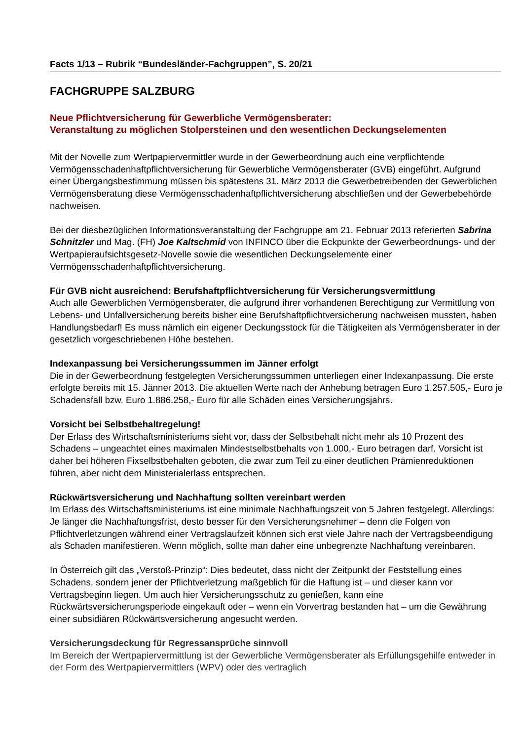Facts 1/13 – Rubrik “Bundesländer-Fachgruppen”, S. 20/21
FACHGRUPPE SALZBURG
Neue Pflichtversicherung für Gewerbliche Vermögensberater:
Veranstaltung zu möglichen Stolpersteinen und den wesentlichen Deckungselementen
Mit der Novelle zum Wertpapiervermittler wurde in der Gewerbeordnung auch eine verpflichtende Vermögensschadenhaftpflichtversicherung für Gewerbliche Vermögensberater (GVB) eingeführt. Aufgrund einer Übergangsbestimmung müssen bis spätestens 31. März 2013 die Gewerbetreibenden der Gewerblichen Vermögensberatung diese Vermögensschadenhaftpflichtversicherung abschließen und der Gewerbebehörde nachweisen.
Bei der diesbezüglichen Informationsveranstaltung der Fachgruppe am 21. Februar 2013 referierten Sabrina Schnitzler und Mag. (FH) Joe Kaltschmid von INFINCO über die Eckpunkte der Gewerbeordnungs- und der Wertpapieraufsichtsgesetz-Novelle sowie die wesentlichen Deckungselemente einer Vermögensschadenhaftpflichtversicherung.
Für GVB nicht ausreichend: Berufshaftpflichtversicherung für Versicherungsvermittlung
Auch alle Gewerblichen Vermögensberater, die aufgrund ihrer vorhandenen Berechtigung zur Vermittlung von Lebens- und Unfallversicherung bereits bisher eine Berufshaftpflichtversicherung nachweisen mussten, haben Handlungsbedarf! Es muss nämlich ein eigener Deckungsstock für die Tätigkeiten als Vermögensberater in der gesetzlich vorgeschriebenen Höhe bestehen.
Indexanpassung bei Versicherungssummen im Jänner erfolgt
Die in der Gewerbeordnung festgelegten Versicherungssummen unterliegen einer Indexanpassung. Die erste erfolgte bereits mit 15. Jänner 2013. Die aktuellen Werte nach der Anhebung betragen Euro 1.257.505,- Euro je Schadensfall bzw. Euro 1.886.258,- Euro für alle Schäden eines Versicherungsjahrs.
Vorsicht bei Selbstbehaltregelung!
Der Erlass des Wirtschaftsministeriums sieht vor, dass der Selbstbehalt nicht mehr als 10 Prozent des Schadens – ungeachtet eines maximalen Mindestselbstbehalts von 1.000,- Euro betragen darf. Vorsicht ist daher bei höheren Fixselbstbehalten geboten, die zwar zum Teil zu einer deutlichen Prämienreduktionen führen, aber nicht dem Ministerialerlass entsprechen.
Rückwärtsversicherung und Nachhaftung sollten vereinbart werden
Im Erlass des Wirtschaftsministeriums ist eine minimale Nachhaftungszeit von 5 Jahren festgelegt. Allerdings: Je länger die Nachhaftungsfrist, desto besser für den Versicherungsnehmer – denn die Folgen von Pflichtverletzungen während einer Vertragslaufzeit können sich erst viele Jahre nach der Vertragsbeendigung als Schaden manifestieren. Wenn möglich, sollte man daher eine unbegrenzte Nachhaftung vereinbaren.
In Österreich gilt das „Verstoß-Prinzip“: Dies bedeutet, dass nicht der Zeitpunkt der Feststellung eines Schadens, sondern jener der Pflichtverletzung maßgeblich für die Haftung ist – und dieser kann vor Vertragsbeginn liegen. Um auch hier Versicherungsschutz zu genießen, kann eine Rückwärtsversicherungsperiode eingekauft oder – wenn ein Vorvertrag bestanden hat – um die Gewährung einer subsidiären Rückwärtsversicherung angesucht werden.
Versicherungsdeckung für Regressansprüche sinnvoll
Im Bereich der Wertpapiervermittlung ist der Gewerbliche Vermögensberater als Erfüllungsgehilfe entweder in der Form des Wertpapiervermittlers (WPV) oder des vertraglich